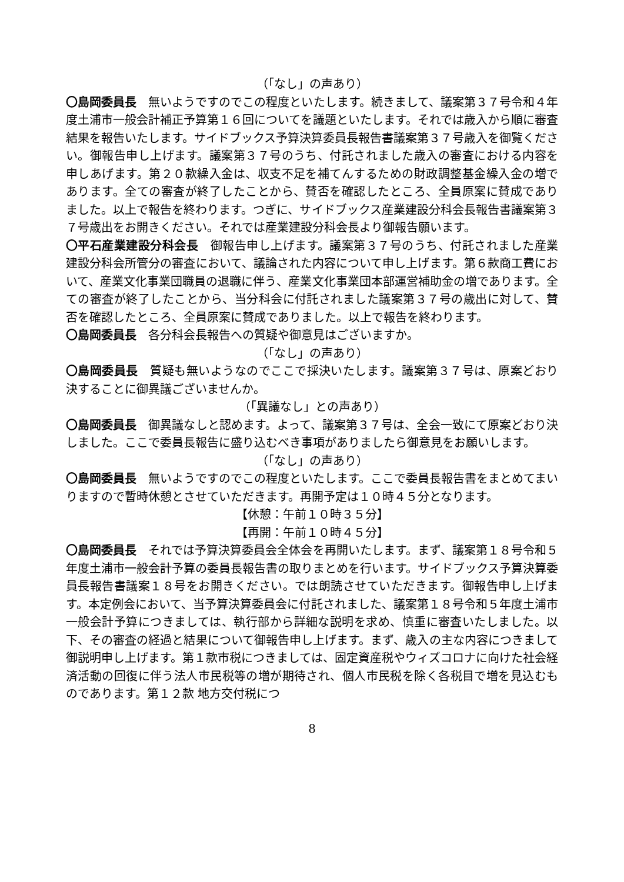（「なし」の声あり）
〇島岡委員長　無いようですのでこの程度といたします。続きまして、議案第３７号令和４年度土浦市一般会計補正予算第１６回についてを議題といたします。それでは歳入から順に審査結果を報告いたします。サイドブックス予算決算委員長報告書議案第３７号歳入を御覧ください。御報告申し上げます。議案第３７号のうち、付託されました歳入の審査における内容を申しあげます。第２０款繰入金は、収支不足を補てんするための財政調整基金繰入金の増であります。全ての審査が終了したことから、賛否を確認したところ、全員原案に賛成でありました。以上で報告を終わります。つぎに、サイドブックス産業建設分科会長報告書議案第３７号歳出をお開きください。それでは産業建設分科会長より御報告願います。
〇平石産業建設分科会長　御報告申し上げます。議案第３７号のうち、付託されました産業建設分科会所管分の審査において、議論された内容について申し上げます。第６款商工費において、産業文化事業団職員の退職に伴う、産業文化事業団本部運営補助金の増であります。全ての審査が終了したことから、当分科会に付託されました議案第３７号の歳出に対して、賛否を確認したところ、全員原案に賛成でありました。以上で報告を終わります。
〇島岡委員長　各分科会長報告への質疑や御意見はございますか。
（「なし」の声あり）
〇島岡委員長　質疑も無いようなのでここで採決いたします。議案第３７号は、原案どおり決することに御異議ございませんか。
（「異議なし」との声あり）
〇島岡委員長　御異議なしと認めます。よって、議案第３７号は、全会一致にて原案どおり決しました。ここで委員長報告に盛り込むべき事項がありましたら御意見をお願いします。
（「なし」の声あり）
〇島岡委員長　無いようですのでこの程度といたします。ここで委員長報告書をまとめてまいりますので暫時休憩とさせていただきます。再開予定は１０時４５分となります。
【休憩：午前１０時３５分】
【再開：午前１０時４５分】
〇島岡委員長　それでは予算決算委員会全体会を再開いたします。まず、議案第１８号令和５年度土浦市一般会計予算の委員長報告書の取りまとめを行います。サイドブックス予算決算委員長報告書議案１８号をお開きください。では朗読させていただきます。御報告申し上げます。本定例会において、当予算決算委員会に付託されました、議案第１８号令和５年度土浦市一般会計予算につきましては、執行部から詳細な説明を求め、慎重に審査いたしました。以下、その審査の経過と結果について御報告申し上げます。まず、歳入の主な内容につきまして御説明申し上げます。第１款市税につきましては、固定資産税やウィズコロナに向けた社会経済活動の回復に伴う法人市民税等の増が期待され、個人市民税を除く各税目で増を見込むものであります。第１２款 地方交付税につ
8